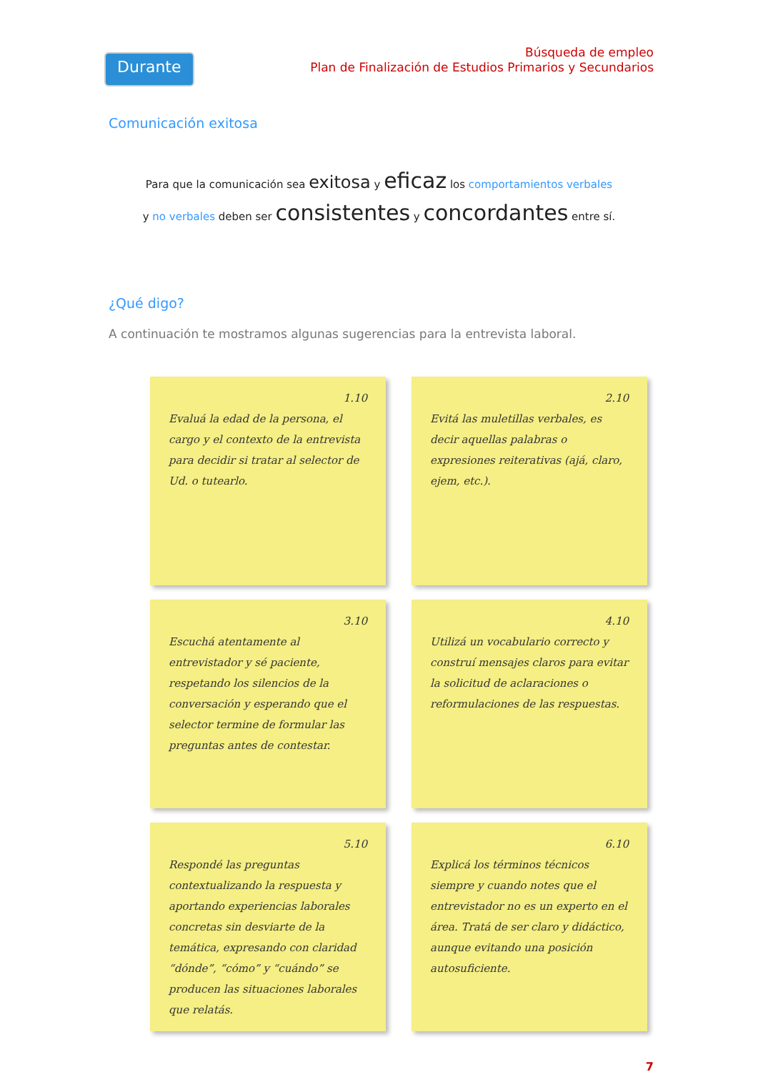Durante
Búsqueda de empleo
Plan de Finalización de Estudios Primarios y Secundarios
Comunicación exitosa
Para que la comunicación sea exitosa y eficaz los comportamientos verbales
y no verbales deben ser consistentes y concordantes entre sí.
¿Qué digo?
A continuación te mostramos algunas sugerencias para la entrevista laboral.
1.10
Evaluá la edad de la persona, el cargo y el contexto de la entrevista para decidir si tratar al selector de Ud. o tutearlo.
2.10
Evitá las muletillas verbales, es decir aquellas palabras o expresiones reiterativas (ajá, claro, ejem, etc.).
3.10
Escuchá atentamente al entrevistador y sé paciente, respetando los silencios de la conversación y esperando que el selector termine de formular las preguntas antes de contestar.
4.10
Utilizá un vocabulario correcto y construí mensajes claros para evitar la solicitud de aclaraciones o reformulaciones de las respuestas.
5.10
Respondé las preguntas contextualizando la respuesta y aportando experiencias laborales concretas sin desviarte de la temática, expresando con claridad “dónde”, “cómo” y “cuándo” se producen las situaciones laborales que relatás.
6.10
Explicá los términos técnicos siempre y cuando notes que el entrevistador no es un experto en el área. Tratá de ser claro y didáctico, aunque evitando una posición autosuficiente.
7